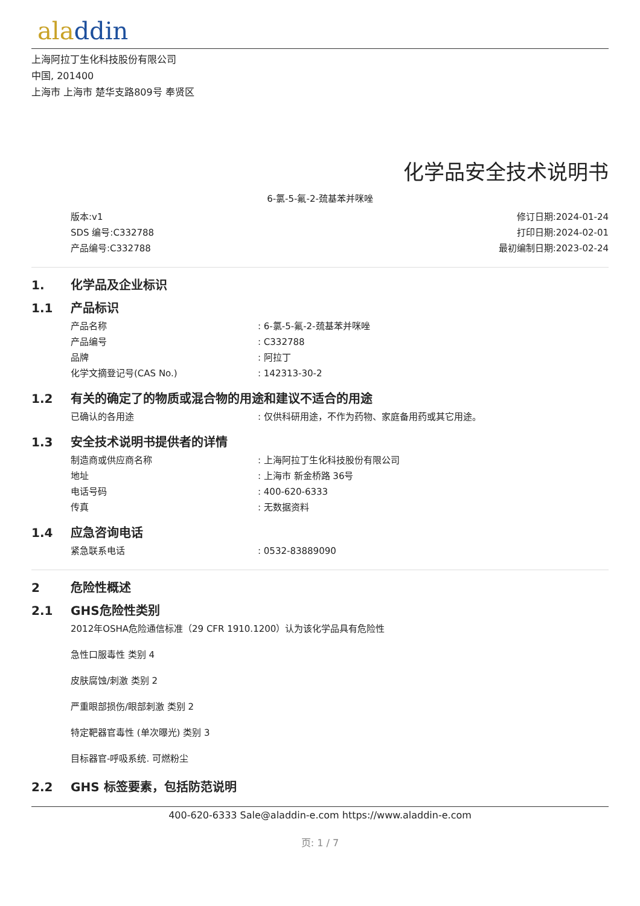aladdin
上海阿拉丁生化科技股份有限公司
中国, 201400
上海市 上海市 楚华支路809号 奉贤区
化学品安全技术说明书
6-氯-5-氟-2-巯基苯并咪唑
版本:v1
SDS 编号:C332788
产品编号:C332788
修订日期:2024-01-24
打印日期:2024-02-01
最初编制日期:2023-02-24
1. 化学品及企业标识
1.1 产品标识
产品名称: 6-氯-5-氟-2-巯基苯并咪唑
产品编号: C332788
品牌: 阿拉丁
化学文摘登记号(CAS No.): 142313-30-2
1.2 有关的确定了的物质或混合物的用途和建议不适合的用途
已确认的各用途: 仅供科研用途，不作为药物、家庭备用药或其它用途。
1.3 安全技术说明书提供者的详情
制造商或供应商名称: 上海阿拉丁生化科技股份有限公司
地址: 上海市 新金桥路 36号
电话号码: 400-620-6333
传真: 无数据资料
1.4 应急咨询电话
紧急联系电话: 0532-83889090
2 危险性概述
2.1 GHS危险性类别
2012年OSHA危险通信标准（29 CFR 1910.1200）认为该化学品具有危险性
急性口服毒性 类别 4
皮肤腐蚀/刺激 类别 2
严重眼部损伤/眼部刺激 类别 2
特定靶器官毒性 (单次曝光) 类别 3
目标器官-呼吸系统. 可燃粉尘
2.2 GHS 标签要素，包括防范说明
400-620-6333 Sale@aladdin-e.com https://www.aladdin-e.com
页: 1 / 7